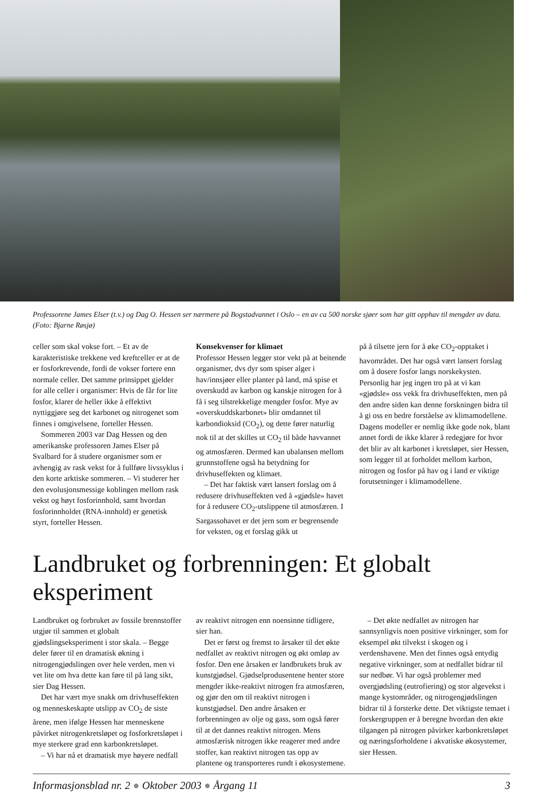Professorene James Elser (t.v.) og Dag O. Hessen ser nærmere på Bogstadvannet i Oslo – en av ca 500 norske sjøer som har gitt opphav til mengder av data. (Foto: Bjarne Røsjø)
celler som skal vokse fort. – Et av de karakteristiske trekkene ved kreftceller er at de er fosforkrevende, fordi de vokser fortere enn normale celler. Det samme prinsippet gjelder for alle celler i organismer: Hvis de får for lite fosfor, klarer de heller ikke å effektivt nyttiggjøre seg det karbonet og nitrogenet som finnes i omgivelsene, forteller Hessen.
Sommeren 2003 var Dag Hessen og den amerikanske professoren James Elser på Svalbard for å studere organismer som er avhengig av rask vekst for å fullføre livssyklus i den korte arktiske sommeren. – Vi studerer her den evolusjonsmessige koblingen mellom rask vekst og høyt fosforinnhold, samt hvordan fosforinnholdet (RNA-innhold) er genetisk styrt, forteller Hessen.
Konsekvenser for klimaet
Professor Hessen legger stor vekt på at beitende organismer, dvs dyr som spiser alger i hav/innsjøer eller planter på land, må spise et overskudd av karbon og kanskje nitrogen for å få i seg tilstrekkelige mengder fosfor. Mye av «overskuddskarbonet» blir omdannet til karbondioksid (CO<sub>2</sub>), og dette fører naturlig nok til at det skilles ut CO<sub>2</sub> til både havvannet og atmosfæren. Dermed kan ubalansen mellom grunnstoffene også ha betydning for drivhuseffekten og klimaet.
– Det har faktisk vært lansert forslag om å redusere drivhuseffekten ved å «gjødsle» havet for å redusere CO<sub>2</sub>-utslippene til atmosfæren. I Sargassohavet er det jern som er begrensende for veksten, og et forslag gikk ut
på å tilsette jern for å øke CO<sub>2</sub>-opptaket i havområdet. Det har også vært lansert forslag om å dosere fosfor langs norskekysten. Personlig har jeg ingen tro på at vi kan «gjødsle» oss vekk fra drivhuseffekten, men på den andre siden kan denne forskningen bidra til å gi oss en bedre forståelse av klimamodellene. Dagens modeller er nemlig ikke gode nok, blant annet fordi de ikke klarer å redegjøre for hvor det blir av alt karbonet i kretsløpet, sier Hessen, som legger til at forholdet mellom karbon, nitrogen og fosfor på hav og i land er viktige forutsetninger i klimamodellene.
Landbruket og forbrenningen: Et globalt eksperiment
Landbruket og forbruket av fossile brennstoffer utgjør til sammen et globalt gjødslingseksperiment i stor skala. – Begge deler fører til en dramatisk økning i nitrogengjødslingen over hele verden, men vi vet lite om hva dette kan føre til på lang sikt, sier Dag Hessen.
Det har vært mye snakk om drivhuseffekten og menneskeskapte utslipp av CO<sub>2</sub> de siste årene, men ifølge Hessen har menneskene påvirket nitrogenkretsløpet og fosforkretsløpet i mye sterkere grad enn karbonkretsløpet.
– Vi har nå et dramatisk mye høyere nedfall
av reaktivt nitrogen enn noensinne tidligere, sier han.
Det er først og fremst to årsaker til det økte nedfallet av reaktivt nitrogen og økt omløp av fosfor. Den ene årsaken er landbrukets bruk av kunstgjødsel. Gjødselprodusentene henter store mengder ikke-reaktivt nitrogen fra atmosfæren, og gjør den om til reaktivt nitrogen i kunstgjødsel. Den andre årsaken er forbrenningen av olje og gass, som også fører til at det dannes reaktivt nitrogen. Mens atmosfærisk nitrogen ikke reagerer med andre stoffer, kan reaktivt nitrogen tas opp av plantene og transporteres rundt i økosystemene.
– Det økte nedfallet av nitrogen har sannsynligvis noen positive virkninger, som for eksempel økt tilvekst i skogen og i verdenshavene. Men det finnes også entydig negative virkninger, som at nedfallet bidrar til sur nedbør. Vi har også problemer med overgjødsling (eutrofiering) og stor algevekst i mange kystområder, og nitrogengjødslingen bidrar til å forsterke dette. Det viktigste temaet i forskergruppen er å beregne hvordan den økte tilgangen på nitrogen påvirker karbonkretsløpet og næringsforholdene i akvatiske økosystemer, sier Hessen.
Informasjonsblad nr. 2 ● Oktober 2003 ● Årgang 11 3